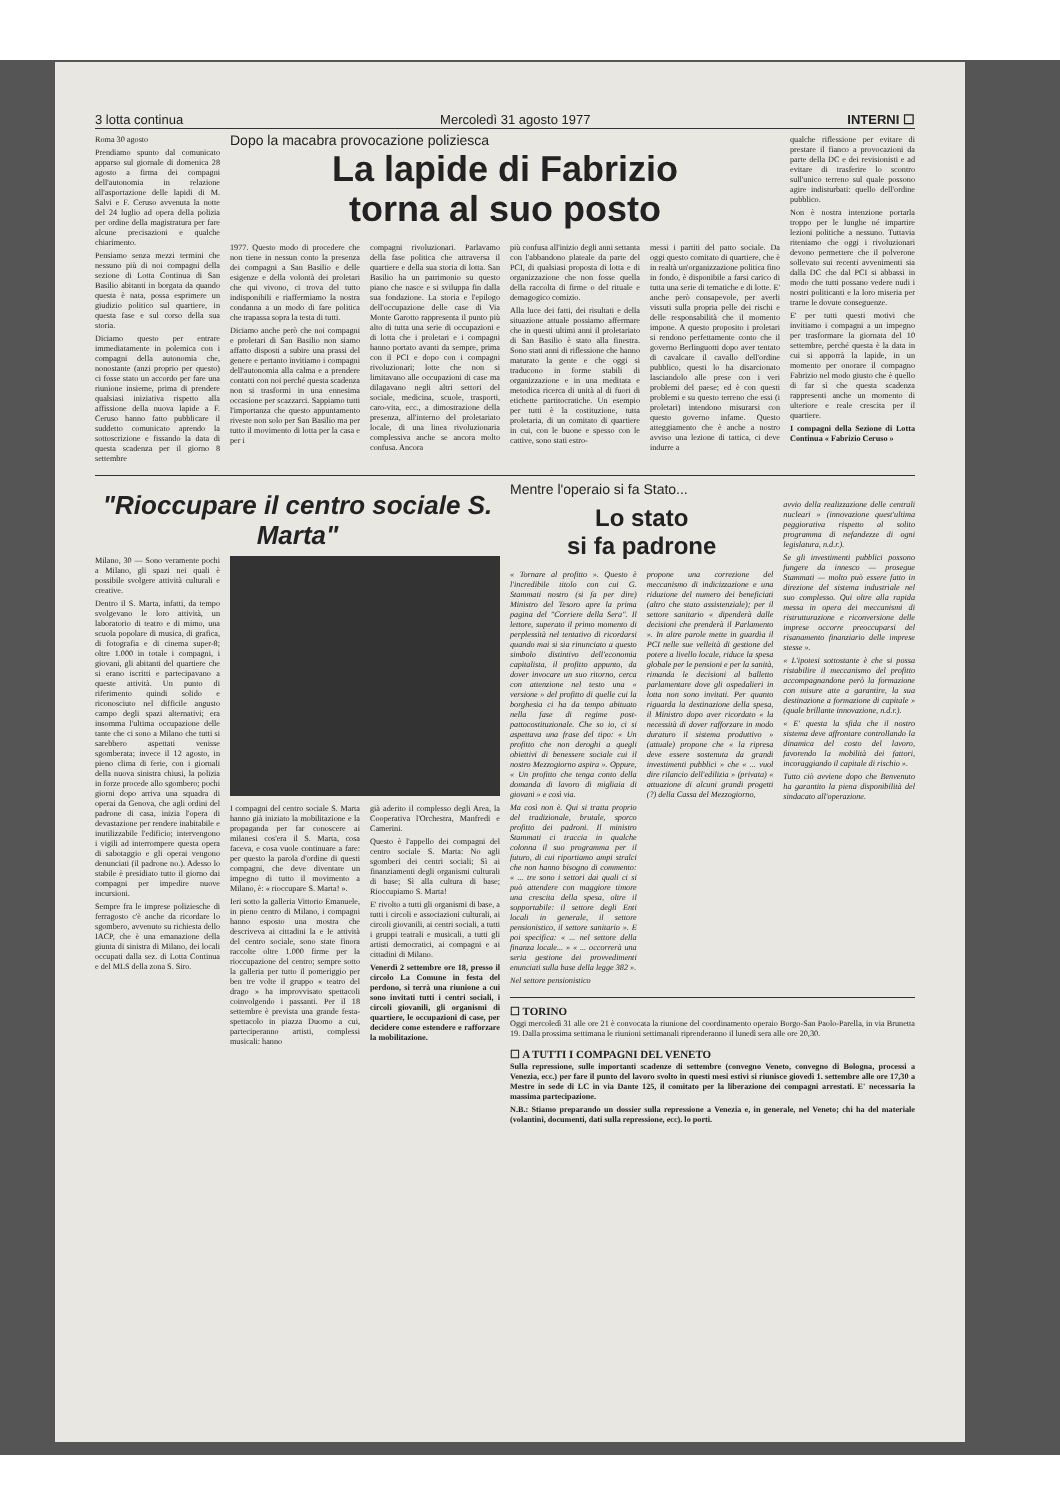3 lotta continua Mercoledì 31 agosto 1977 INTERNI ☐
Roma 30 agosto
Prendiamo spunto dal comunicato apparso sul giornale di domenica 28 agosto a firma dei compagni dell'autonomia in relazione all'asportazione delle lapidi di M. Salvi e F. Ceruso avvenuta la notte del 24 luglio ad opera della polizia per ordine della magistratura per fare alcune precisazioni e qualche chiarimento.
Pensiamo senza mezzi termini che nessuno più di noi compagni della sezione di Lotta Continua di San Basilio abitanti in borgata da quando questa è nata, possa esprimere un giudizio politico sul quartiere, in questa fase e sul corso della sua storia.
Diciamo questo per entrare immediatamente in polemica con i compagni della autonomia che, nonostante (anzi proprio per questo) ci fosse stato un accordo per fare una riunione insieme, prima di prendere qualsiasi iniziativa rispetto alla affissione della nuova lapide a F. Ceruso hanno fatto pubblicare il suddetto comunicato aprendo la sottoscrizione e fissando la data di questa scadenza per il giorno 8 settembre
Dopo la macabra provocazione poliziesca
La lapide di Fabrizio
torna al suo posto
1977. Questo modo di procedere che non tiene in nessun conto la presenza dei compagni a San Basilio e delle esigenze e della volontà dei proletari che qui vivono, ci trova del tutto indisponibili e riaffermiamo la nostra condanna a un modo di fare politica che trapassa sopra la testa di tutti.
Diciamo anche però che noi compagni e proletari di San Basilio non siamo affatto disposti a subire una prassi del genere e pertanto invitiamo i compagni dell'autonomia alla calma e a prendere contatti con noi perché questa scadenza non si trasformi in una ennesima occasione per scazzarci. Sappiamo tutti l'importanza che questo appuntamento riveste non solo per San Basilio ma per tutto il movimento di lotta per la casa e per i
compagni rivoluzionari. Parlavamo della fase politica che attraversa il quartiere e della sua storia di lotta. San Basilio ha un patrimonio su questo piano che nasce e si sviluppa fin dalla sua fondazione. La storia e l'epilogo dell'occupazione delle case di Via Monte Garotto rappresenta il punto più alto di tutta una serie di occupazioni e di lotta che i proletari e i compagni hanno portato avanti da sempre, prima con il PCI e dopo con i compagni rivoluzionari; lotte che non si limitavano alle occupazioni di case ma dilagavano negli altri settori del sociale, medicina, scuole, trasporti, caro-vita, ecc., a dimostrazione della presenza, all'interno del proletariato locale, di una linea rivoluzionaria complessiva anche se ancora molto confusa. Ancora
più confusa all'inizio degli anni settanta con l'abbandono plateale da parte del PCI, di qualsiasi proposta di lotta e di organizzazione che non fosse quella della raccolta di firme o del rituale e demagogico comizio.
Alla luce dei fatti, dei risultati e della situazione attuale possiamo affermare che in questi ultimi anni il proletariato di San Basilio è stato alla finestra. Sono stati anni di riflessione che hanno maturato la gente e che oggi si traducono in forme stabili di organizzazione e in una meditata e metodica ricerca di unità al di fuori di etichette partitocratiche. Un esempio per tutti è la costituzione, tutta proletaria, di un comitato di quartiere in cui, con le buone e spesso con le cattive, sono stati estro-
messi i partiti del patto sociale. Da oggi questo comitato di quartiere, che è in realtà un'organizzazione politica fino in fondo, è disponibile a farsi carico di tutta una serie di tematiche e di lotte. E' anche però consapevole, per averli vissuti sulla propria pelle dei rischi e delle responsabilità che il momento impone. A questo proposito i proletari si rendono perfettamente conto che il governo Berlinguotti dopo aver tentato di cavalcare il cavallo dell'ordine pubblico, questi lo ha disarcionato lasciandolo alle prese con i veri problemi del paese; ed è con questi problemi e su questo terreno che essi (i proletari) intendono misurarsi con questo governo infame. Questo atteggiamento che è anche a nostro avviso una lezione di tattica, ci deve indurre a
qualche riflessione per evitare di prestare il fianco a provocazioni da parte della DC e dei revisionisti e ad evitare di trasferire lo scontro sull'unico terreno sul quale possono agire indisturbati: quello dell'ordine pubblico.
Non è nostra intenzione portarla troppo per le lunghe né impartire lezioni politiche a nessuno. Tuttavia riteniamo che oggi i rivoluzionari devono permettere che il polverone sollevato sui recenti avvenimenti sia dalla DC che dal PCI si abbassi in modo che tutti possano vedere nudi i nostri politicanti e la loro miseria per trarne le dovute conseguenze.
E' per tutti questi motivi che invitiamo i compagni a un impegno per trasformare la giornata del 10 settembre, perché questa è la data in cui si apporrà la lapide, in un momento per onorare il compagno Fabrizio nel modo giusto che è quello di far sì che questa scadenza rappresenti anche un momento di ulteriore e reale crescita per il quartiere.
I compagni della Sezione di Lotta Continua « Fabrizio Ceruso »
"Rioccupare il centro sociale S. Marta"
Milano, 30 — Sono veramente pochi a Milano, gli spazi nei quali è possibile svolgere attività culturali e creative.
Dentro il S. Marta, infatti, da tempo svolgevano le loro attività, un laboratorio di teatro e di mimo, una scuola popolare di musica, di grafica, di fotografia e di cinema super-8; oltre 1.000 in totale i compagni, i giovani, gli abitanti del quartiere che si erano iscritti e partecipavano a queste attività. Un punto di riferimento quindi solido e riconosciuto nel difficile angusto campo degli spazi alternativi; era insomma l'ultima occupazione delle tante che ci sono a Milano che tutti si sarebbero aspettati venisse sgomberata; invece il 12 agosto, in pieno clima di ferie, con i giornali della nuova sinistra chiusi, la polizia in forze procede allo sgombero; pochi giorni dopo arriva una squadra di operai da Genova, che agli ordini del padrone di casa, inizia l'opera di devastazione per rendere inabitabile e inutilizzabile l'edificio; intervengono i vigili ad interrompere questa opera di sabotaggio e gli operai vengono denunciati (il padrone no.). Adesso lo stabile è presidiato tutto il giorno dai compagni per impedire nuove incursioni.
Sempre fra le imprese poliziesche di ferragosto c'è anche da ricordare lo sgombero, avvenuto su richiesta dello IACP, che è una emanazione della giunta di sinistra di Milano, dei locali occupati dalla sez. di Lotta Continua e del MLS della zona S. Siro.
I compagni del centro sociale S. Marta hanno già iniziato la mobilitazione e la propaganda per far conoscere ai milanesi cos'era il S. Marta, cosa faceva, e cosa vuole continuare a fare: per questo la parola d'ordine di questi compagni, che deve diventare un impegno di tutto il movimento a Milano, è: « rioccupare S. Marta! ».
Ieri sotto la galleria Vittorio Emanuele, in pieno centro di Milano, i compagni hanno esposto una mostra che descriveva ai cittadini la e le attività del centro sociale, sono state finora raccolte oltre 1.000 firme per la rioccupazione del centro; sempre sotto la galleria per tutto il pomeriggio per ben tre volte il gruppo « teatro del drago » ha improvvisato spettacoli coinvolgendo i passanti. Per il 18 settembre è prevista una grande festa-spettacolo in piazza Duomo a cui, parteciperanno artisti, complessi musicali: hanno
già aderito il complesso degli Area, la Cooperativa l'Orchestra, Manfredi e Camerini.
Questo è l'appello dei compagni del centro sociale S. Marta: No agli sgomberi dei centri sociali; Sì ai finanziamenti degli organismi culturali di base; Sì alla cultura di base; Rioccupiamo S. Marta!
E' rivolto a tutti gli organismi di base, a tutti i circoli e associazioni culturali, ai circoli giovanili, ai centri sociali, a tutti i gruppi teatrali e musicali, a tutti gli artisti democratici, ai compagni e ai cittadini di Milano.
Venerdì 2 settembre ore 18, presso il circolo La Comune in festa del perdono, si terrà una riunione a cui sono invitati tutti i centri sociali, i circoli giovanili, gli organismi di quartiere, le occupazioni di case, per decidere come estendere e rafforzare la mobilitazione.
Mentre l'operaio si fa Stato...
Lo stato
si fa padrone
« Tornare al profitto ». Questo è l'incredibile titolo con cui G. Stammati nostro (si fa per dire) Ministro del Tesoro apre la prima pagina del "Corriere della Sera". Il lettore, superato il primo momento di perplessità nel tentativo di ricordarsi quando mai si sia rinunciato a questo simbolo distintivo dell'economia capitalista, il profitto appunto, da dover invocare un suo ritorno, cerca con attenzione nel testo una « versione » del profitto di quelle cui la borghesia ci ha da tempo abituato nella fase di regime post-pattocostituzionale. Che so io, ci si aspettava una frase del tipo: « Un profitto che non deroghi a quegli obiettivi di benessere sociale cui il nostro Mezzogiorno aspira ». Oppure, « Un profitto che tenga conto della domanda di lavoro di migliaia di giovani » e così via.
Ma così non è. Qui si tratta proprio del tradizionale, brutale, sporco profitto dei padroni. Il ministro Stammati ci traccia in qualche colonna il suo programma per il futuro, di cui riportiamo ampi stralci che non hanno bisogno di commento: « ... tre sono i settori dai quali ci si può attendere con maggiore timore una crescita della spesa, oltre il sopportabile: il settore degli Enti locali in generale, il settore pensionistico, il settore sanitario ». E poi specifica: « ... nel settore della finanza locale... » « ... occorrerà una seria gestione dei provvedimenti enunciati sulla base della legge 382 ».
Nel settore pensionistico
propone una correzione del meccanismo di indicizzazione e una riduzione del numero dei beneficiati (altro che stato assistenziale); per il settore sanitario « dipenderà dalle decisioni che prenderà il Parlamento ». In altre parole mette in guardia il PCI nelle sue velleità di gestione del potere a livello locale, riduce la spesa globale per le pensioni e per la sanità, rimanda le decisioni al balletto parlamentare dove gli ospedalieri in lotta non sono invitati. Per quanto riguarda la destinazione della spesa, il Ministro dopo aver ricordato « la necessità di dover rafforzare in modo duraturo il sistema produttivo » (attuale) propone che « la ripresa deve essere sostenuta da grandi investimenti pubblici » che « ... vuol dire rilancio dell'edilizia » (privata) « attuazione di alcuni grandi progetti (?) della Cassa del Mezzogiorno,
avvio della realizzazione delle centrali nucleari » (innovazione quest'ultima peggiorativa rispetto al solito programma di nefandezze di ogni legislatura, n.d.r.).
Se gli investimenti pubblici possono fungere da innesco — prosegue Stammati — molto può essere fatto in direzione del sistema industriale nel suo complesso. Qui oltre alla rapida messa in opera dei meccanismi di ristrutturazione e riconversione delle imprese occorre preoccuparsi del risanamento finanziario delle imprese stesse ».
« L'ipotesi sottostante è che si possa ristabilire il meccanismo del profitto accompagnandone però la formazione con misure atte a garantire, la sua destinazione a formazione di capitale » (quale brillante innovazione, n.d.r.).
« E' questa la sfida che il nostro sistema deve affrontare controllando la dinamica del costo del lavoro, favorendo la mobilità dei fattori, incoraggiando il capitale di rischio ».
Tutto ciò avviene dopo che Benvenuto ha garantito la piena disponibilità del sindacato all'operazione.
☐ TORINO
Oggi mercoledì 31 alle ore 21 è convocata la riunione del coordinamento operaio Borgo-San Paolo-Parella, in via Brunetta 19. Dalla prossima settimana le riunioni settimanali riprenderanno il lunedì sera alle ore 20,30.
☐ A TUTTI I COMPAGNI DEL VENETO
Sulla repressione, sulle importanti scadenze di settembre (convegno Veneto, convegno di Bologna, processi a Venezia, ecc.) per fare il punto del lavoro svolto in questi mesi estivi si riunisce giovedì 1. settembre alle ore 17,30 a Mestre in sede di LC in via Dante 125, il comitato per la liberazione dei compagni arrestati. E' necessaria la massima partecipazione.
N.B.: Stiamo preparando un dossier sulla repressione a Venezia e, in generale, nel Veneto; chi ha del materiale (volantini, documenti, dati sulla repressione, ecc). lo porti.